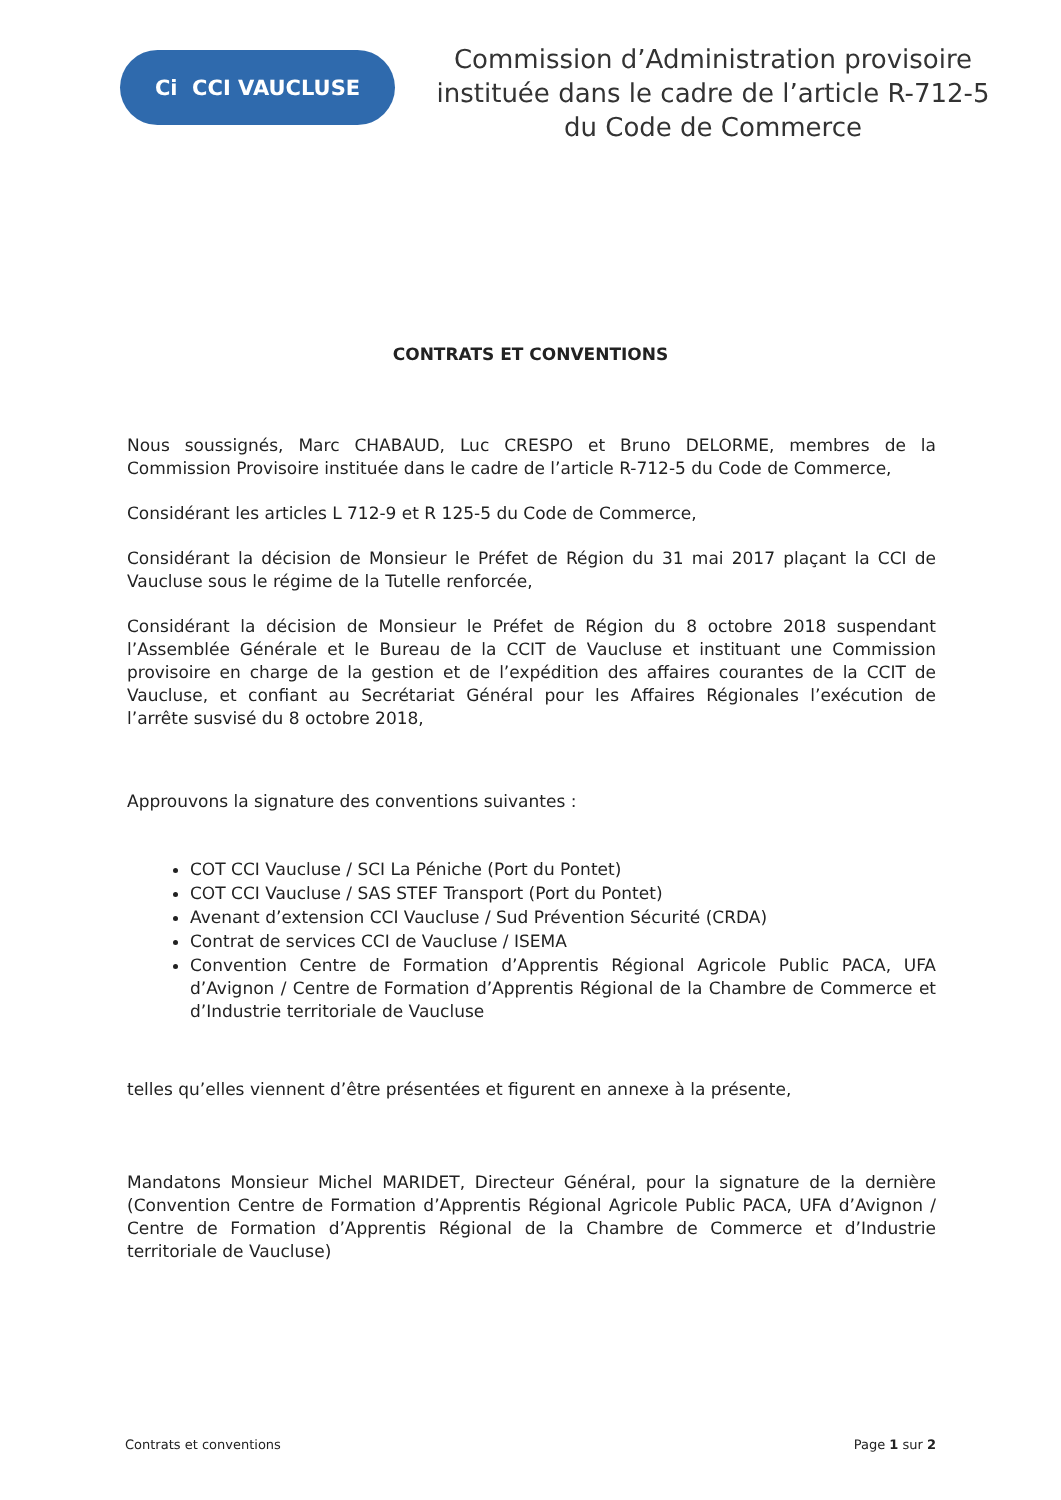Ci CCI VAUCLUSE
Commission d’Administration provisoire instituée dans le cadre de l’article R-712-5 du Code de Commerce
CONTRATS ET CONVENTIONS
Nous soussignés, Marc CHABAUD, Luc CRESPO et Bruno DELORME, membres de la Commission Provisoire instituée dans le cadre de l’article R-712-5 du Code de Commerce,
Considérant les articles L 712-9 et R 125-5 du Code de Commerce,
Considérant la décision de Monsieur le Préfet de Région du 31 mai 2017 plaçant la CCI de Vaucluse sous le régime de la Tutelle renforcée,
Considérant la décision de Monsieur le Préfet de Région du 8 octobre 2018 suspendant l’Assemblée Générale et le Bureau de la CCIT de Vaucluse et instituant une Commission provisoire en charge de la gestion et de l’expédition des affaires courantes de la CCIT de Vaucluse, et confiant au Secrétariat Général pour les Affaires Régionales l’exécution de l’arrête susvisé du 8 octobre 2018,
Approuvons la signature des conventions suivantes :
COT CCI Vaucluse / SCI La Péniche (Port du Pontet)
COT CCI Vaucluse / SAS STEF Transport (Port du Pontet)
Avenant d’extension CCI Vaucluse / Sud Prévention Sécurité (CRDA)
Contrat de services CCI de Vaucluse / ISEMA
Convention Centre de Formation d’Apprentis Régional Agricole Public PACA, UFA d’Avignon / Centre de Formation d’Apprentis Régional de la Chambre de Commerce et d’Industrie territoriale de Vaucluse
telles qu’elles viennent d’être présentées et figurent en annexe à la présente,
Mandatons Monsieur Michel MARIDET, Directeur Général, pour la signature de la dernière (Convention Centre de Formation d’Apprentis Régional Agricole Public PACA, UFA d’Avignon / Centre de Formation d’Apprentis Régional de la Chambre de Commerce et d’Industrie territoriale de Vaucluse)
Contrats et conventions Page 1 sur 2